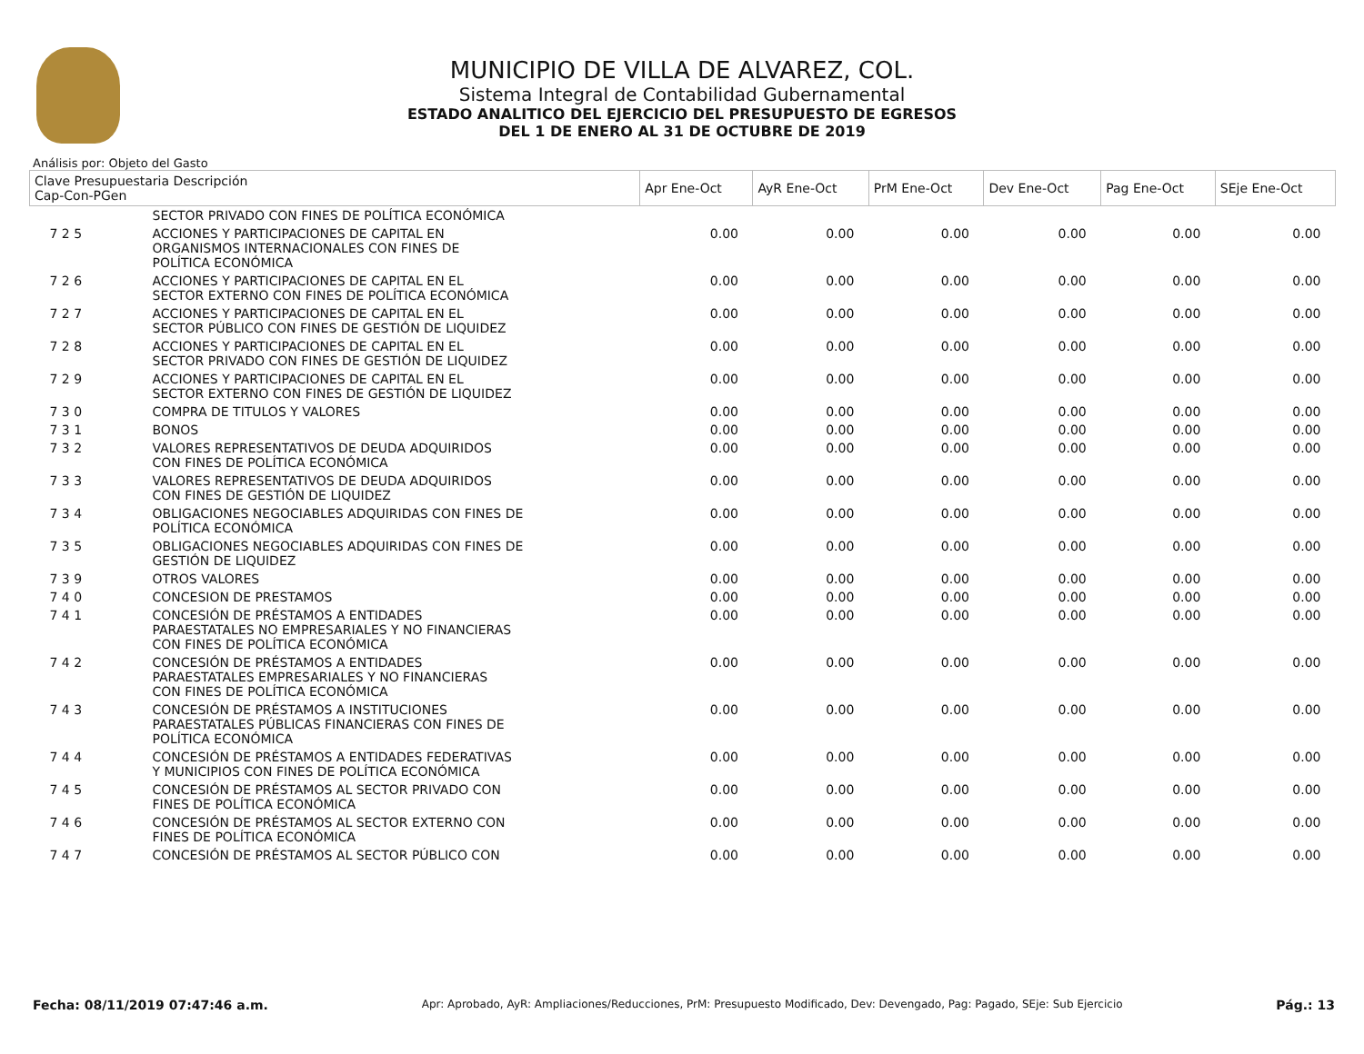MUNICIPIO DE VILLA DE ALVAREZ, COL.
Sistema Integral de Contabilidad Gubernamental
ESTADO ANALITICO DEL EJERCICIO DEL PRESUPUESTO DE EGRESOS
DEL 1 DE ENERO AL 31 DE OCTUBRE DE 2019
Análisis por: Objeto del Gasto
| Clave Presupuestaria Descripción Cap-Con-PGen | | Apr Ene-Oct | AyR Ene-Oct | PrM Ene-Oct | Dev Ene-Oct | Pag Ene-Oct | SEje Ene-Oct |
| --- | --- | --- | --- | --- | --- | --- | --- |
| | SECTOR PRIVADO CON FINES DE POLÍTICA ECONÓMICA | | | | | | |
| 7 2 5 | ACCIONES Y PARTICIPACIONES DE CAPITAL EN ORGANISMOS INTERNACIONALES CON FINES DE POLÍTICA ECONÓMICA | 0.00 | 0.00 | 0.00 | 0.00 | 0.00 | 0.00 |
| 7 2 6 | ACCIONES Y PARTICIPACIONES DE CAPITAL EN EL SECTOR EXTERNO CON FINES DE POLÍTICA ECONÓMICA | 0.00 | 0.00 | 0.00 | 0.00 | 0.00 | 0.00 |
| 7 2 7 | ACCIONES Y PARTICIPACIONES DE CAPITAL EN EL SECTOR PÚBLICO CON FINES DE GESTIÓN DE LIQUIDEZ | 0.00 | 0.00 | 0.00 | 0.00 | 0.00 | 0.00 |
| 7 2 8 | ACCIONES Y PARTICIPACIONES DE CAPITAL EN EL SECTOR PRIVADO CON FINES DE GESTIÓN DE LIQUIDEZ | 0.00 | 0.00 | 0.00 | 0.00 | 0.00 | 0.00 |
| 7 2 9 | ACCIONES Y PARTICIPACIONES DE CAPITAL EN EL SECTOR EXTERNO CON FINES DE GESTIÓN DE LIQUIDEZ | 0.00 | 0.00 | 0.00 | 0.00 | 0.00 | 0.00 |
| 7 3 0 | COMPRA DE TITULOS Y VALORES | 0.00 | 0.00 | 0.00 | 0.00 | 0.00 | 0.00 |
| 7 3 1 | BONOS | 0.00 | 0.00 | 0.00 | 0.00 | 0.00 | 0.00 |
| 7 3 2 | VALORES REPRESENTATIVOS DE DEUDA ADQUIRIDOS CON FINES DE POLÍTICA ECONÓMICA | 0.00 | 0.00 | 0.00 | 0.00 | 0.00 | 0.00 |
| 7 3 3 | VALORES REPRESENTATIVOS DE DEUDA ADQUIRIDOS CON FINES DE GESTIÓN DE LIQUIDEZ | 0.00 | 0.00 | 0.00 | 0.00 | 0.00 | 0.00 |
| 7 3 4 | OBLIGACIONES NEGOCIABLES ADQUIRIDAS CON FINES DE POLÍTICA ECONÓMICA | 0.00 | 0.00 | 0.00 | 0.00 | 0.00 | 0.00 |
| 7 3 5 | OBLIGACIONES NEGOCIABLES ADQUIRIDAS CON FINES DE GESTIÓN DE LIQUIDEZ | 0.00 | 0.00 | 0.00 | 0.00 | 0.00 | 0.00 |
| 7 3 9 | OTROS VALORES | 0.00 | 0.00 | 0.00 | 0.00 | 0.00 | 0.00 |
| 7 4 0 | CONCESION DE PRESTAMOS | 0.00 | 0.00 | 0.00 | 0.00 | 0.00 | 0.00 |
| 7 4 1 | CONCESIÓN DE PRÉSTAMOS A ENTIDADES PARAESTATALES NO EMPRESARIALES Y NO FINANCIERAS CON FINES DE POLÍTICA ECONÓMICA | 0.00 | 0.00 | 0.00 | 0.00 | 0.00 | 0.00 |
| 7 4 2 | CONCESIÓN DE PRÉSTAMOS A ENTIDADES PARAESTATALES EMPRESARIALES Y NO FINANCIERAS CON FINES DE POLÍTICA ECONÓMICA | 0.00 | 0.00 | 0.00 | 0.00 | 0.00 | 0.00 |
| 7 4 3 | CONCESIÓN DE PRÉSTAMOS A INSTITUCIONES PARAESTATALES PÚBLICAS FINANCIERAS CON FINES DE POLÍTICA ECONÓMICA | 0.00 | 0.00 | 0.00 | 0.00 | 0.00 | 0.00 |
| 7 4 4 | CONCESIÓN DE PRÉSTAMOS A ENTIDADES FEDERATIVAS Y MUNICIPIOS CON FINES DE POLÍTICA ECONÓMICA | 0.00 | 0.00 | 0.00 | 0.00 | 0.00 | 0.00 |
| 7 4 5 | CONCESIÓN DE PRÉSTAMOS AL SECTOR PRIVADO CON FINES DE POLÍTICA ECONÓMICA | 0.00 | 0.00 | 0.00 | 0.00 | 0.00 | 0.00 |
| 7 4 6 | CONCESIÓN DE PRÉSTAMOS AL SECTOR EXTERNO CON FINES DE POLÍTICA ECONÓMICA | 0.00 | 0.00 | 0.00 | 0.00 | 0.00 | 0.00 |
| 7 4 7 | CONCESIÓN DE PRÉSTAMOS AL SECTOR PÚBLICO CON | 0.00 | 0.00 | 0.00 | 0.00 | 0.00 | 0.00 |
Fecha: 08/11/2019 07:47:46 a.m. Apr: Aprobado, AyR: Ampliaciones/Reducciones, PrM: Presupuesto Modificado, Dev: Devengado, Pag: Pagado, SEje: Sub Ejercicio Pág.: 13